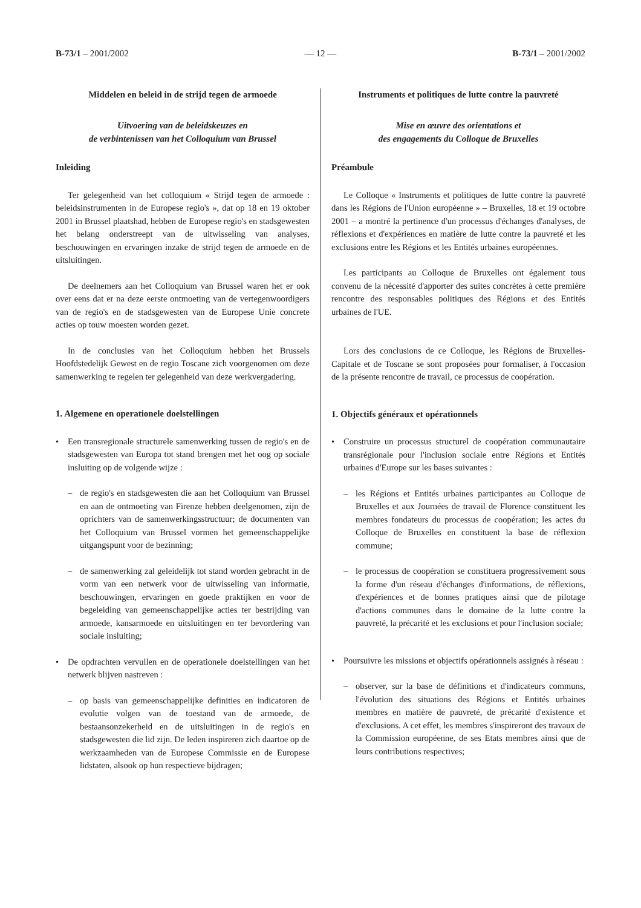B-73/1 – 2001/2002 — 12 — B-73/1 – 2001/2002
Middelen en beleid in de strijd tegen de armoede
Uitvoering van de beleidskeuzes en
de verbintenissen van het Colloquium van Brussel
Inleiding
Ter gelegenheid van het colloquium « Strijd tegen de armoede : beleidsinstrumenten in de Europese regio's », dat op 18 en 19 oktober 2001 in Brussel plaatshad, hebben de Europese regio's en stadsgewesten het belang onderstreept van de uitwisseling van analyses, beschouwingen en ervaringen inzake de strijd tegen de armoede en de uitsluitingen.
De deelnemers aan het Colloquium van Brussel waren het er ook over eens dat er na deze eerste ontmoeting van de vertegenwoordigers van de regio's en de stadsgewesten van de Europese Unie concrete acties op touw moesten worden gezet.
In de conclusies van het Colloquium hebben het Brussels Hoofdstedelijk Gewest en de regio Toscane zich voorgenomen om deze samenwerking te regelen ter gelegenheid van deze werkvergadering.
1. Algemene en operationele doelstellingen
• Een transregionale structurele samenwerking tussen de regio's en de stadsgewesten van Europa tot stand brengen met het oog op sociale insluiting op de volgende wijze :
– de regio's en stadsgewesten die aan het Colloquium van Brussel en aan de ontmoeting van Firenze hebben deelgenomen, zijn de oprichters van de samenwerkingsstructuur; de documenten van het Colloquium van Brussel vormen het gemeenschappelijke uitgangspunt voor de bezinning;
– de samenwerking zal geleidelijk tot stand worden gebracht in de vorm van een netwerk voor de uitwisseling van informatie, beschouwingen, ervaringen en goede praktijken en voor de begeleiding van gemeenschappelijke acties ter bestrijding van armoede, kansarmoede en uitsluitingen en ter bevordering van sociale insluiting;
• De opdrachten vervullen en de operationele doelstellingen van het netwerk blijven nastreven :
– op basis van gemeenschappelijke definities en indicatoren de evolutie volgen van de toestand van de armoede, de bestaansonzekerheid en de uitsluitingen in de regio's en stadsgewesten die lid zijn. De leden inspireren zich daartoe op de werkzaamheden van de Europese Commissie en de Europese lidstaten, alsook op hun respectieve bijdragen;
Instruments et politiques de lutte contre la pauvreté
Mise en œuvre des orientations et
des engagements du Colloque de Bruxelles
Préambule
Le Colloque « Instruments et politiques de lutte contre la pauvreté dans les Régions de l'Union européenne » – Bruxelles, 18 et 19 octobre 2001 – a montré la pertinence d'un processus d'échanges d'analyses, de réflexions et d'expériences en matière de lutte contre la pauvreté et les exclusions entre les Régions et les Entités urbaines européennes.
Les participants au Colloque de Bruxelles ont également tous convenu de la nécessité d'apporter des suites concrètes à cette première rencontre des responsables politiques des Régions et des Entités urbaines de l'UE.
Lors des conclusions de ce Colloque, les Régions de Bruxelles-Capitale et de Toscane se sont proposées pour formaliser, à l'occasion de la présente rencontre de travail, ce processus de coopération.
1. Objectifs généraux et opérationnels
• Construire un processus structurel de coopération communautaire transrégionale pour l'inclusion sociale entre Régions et Entités urbaines d'Europe sur les bases suivantes :
– les Régions et Entités urbaines participantes au Colloque de Bruxelles et aux Journées de travail de Florence constituent les membres fondateurs du processus de coopération; les actes du Colloque de Bruxelles en constituent la base de réflexion commune;
– le processus de coopération se constituera progressivement sous la forme d'un réseau d'échanges d'informations, de réflexions, d'expériences et de bonnes pratiques ainsi que de pilotage d'actions communes dans le domaine de la lutte contre la pauvreté, la précarité et les exclusions et pour l'inclusion sociale;
• Poursuivre les missions et objectifs opérationnels assignés à réseau :
– observer, sur la base de définitions et d'indicateurs communs, l'évolution des situations des Régions et Entités urbaines membres en matière de pauvreté, de précarité d'existence et d'exclusions. A cet effet, les membres s'inspireront des travaux de la Commission européenne, de ses Etats membres ainsi que de leurs contributions respectives;